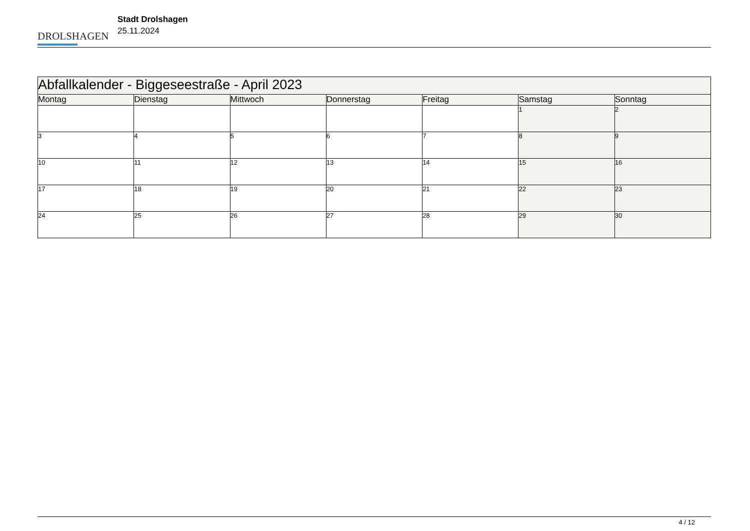DROLSHAGEN
Stadt Drolshagen
25.11.2024
| Abfallkalender - Biggeseestraße - April 2023 | | | | | | |
| Montag | Dienstag | Mittwoch | Donnerstag | Freitag | Samstag | Sonntag |
| | | | | | 1 | 2 |
| 3 | 4 | 5 | 6 | 7 | 8 | 9 |
| 10 | 11 | 12 | 13 | 14 | 15 | 16 |
| 17 | 18 | 19 | 20 | 21 | 22 | 23 |
| 24 | 25 | 26 | 27 | 28 | 29 | 30 |
4 / 12